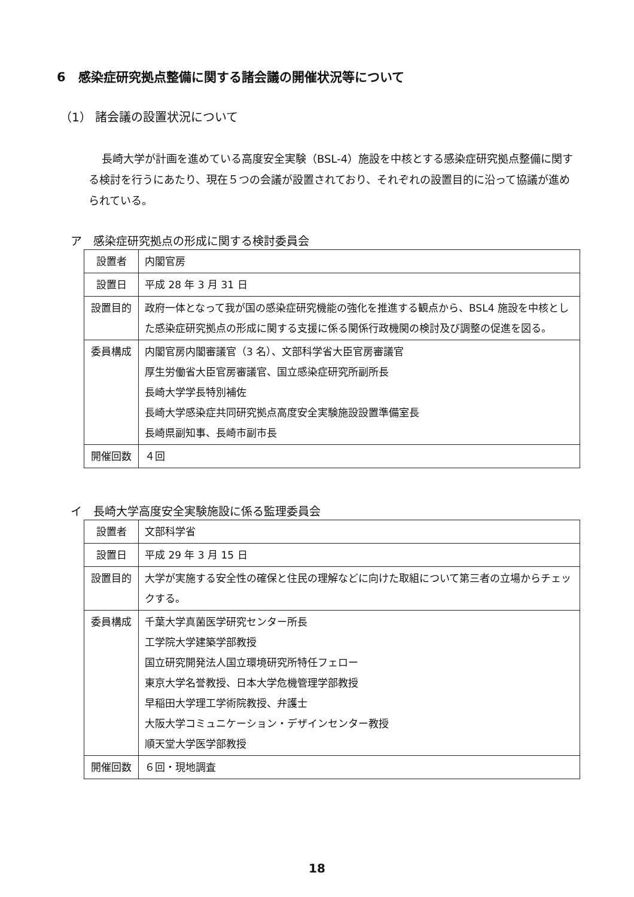6　感染症研究拠点整備に関する諸会議の開催状況等について
（1） 諸会議の設置状況について
長崎大学が計画を進めている高度安全実験（BSL-4）施設を中核とする感染症研究拠点整備に関する検討を行うにあたり、現在５つの会議が設置されており、それぞれの設置目的に沿って協議が進められている。
ア　感染症研究拠点の形成に関する検討委員会
| 設置者 | 内閣官房 |
| 設置日 | 平成 28 年 3 月 31 日 |
| 設置目的 | 政府一体となって我が国の感染症研究機能の強化を推進する観点から、BSL4 施設を中核とした感染症研究拠点の形成に関する支援に係る関係行政機関の検討及び調整の促進を図る。 |
| 委員構成 | 内閣官房内閣審議官（3 名）、文部科学省大臣官房審議官 厚生労働省大臣官房審議官、国立感染症研究所副所長 長崎大学学長特別補佐 長崎大学感染症共同研究拠点高度安全実験施設設置準備室長 長崎県副知事、長崎市副市長 |
| 開催回数 | ４回 |
イ　長崎大学高度安全実験施設に係る監理委員会
| 設置者 | 文部科学省 |
| 設置日 | 平成 29 年 3 月 15 日 |
| 設置目的 | 大学が実施する安全性の確保と住民の理解などに向けた取組について第三者の立場からチェックする。 |
| 委員構成 | 千葉大学真菌医学研究センター所長 工学院大学建築学部教授 国立研究開発法人国立環境研究所特任フェロー 東京大学名誉教授、日本大学危機管理学部教授 早稲田大学理工学術院教授、弁護士 大阪大学コミュニケーション・デザインセンター教授 順天堂大学医学部教授 |
| 開催回数 | ６回・現地調査 |
18